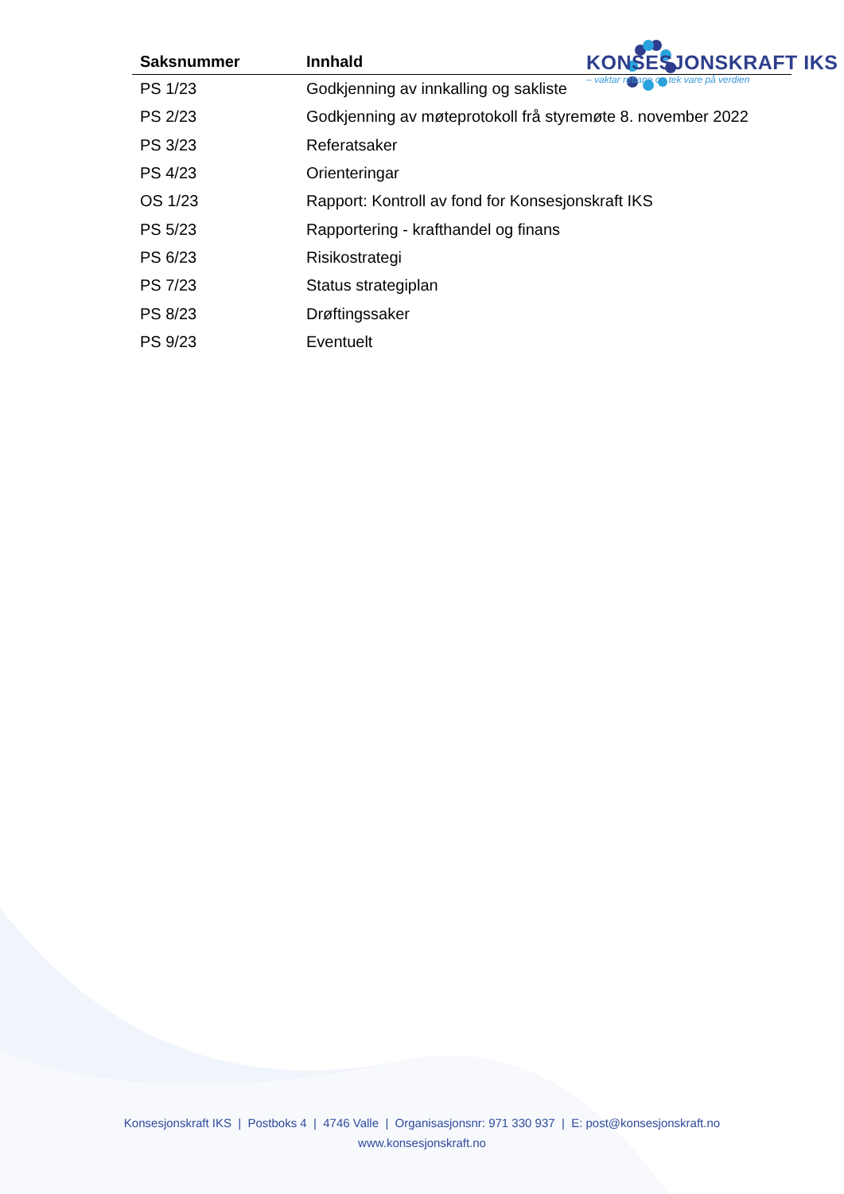KONSESJONSKRAFT IKS
– vaktar rettane og tek vare på verdien
| Saksnummer | Innhald |
| --- | --- |
| PS 1/23 | Godkjenning av innkalling og sakliste |
| PS 2/23 | Godkjenning av møteprotokoll frå styremøte 8. november 2022 |
| PS 3/23 | Referatsaker |
| PS 4/23 | Orienteringar |
| OS 1/23 | Rapport: Kontroll av fond for Konsesjonskraft IKS |
| PS 5/23 | Rapportering - krafthandel og finans |
| PS 6/23 | Risikostrategi |
| PS 7/23 | Status strategiplan |
| PS 8/23 | Drøftingssaker |
| PS 9/23 | Eventuelt |
Konsesjonskraft IKS | Postboks 4 | 4746 Valle | Organisasjonsnr: 971 330 937 | E: post@konsesjonskraft.no
www.konsesjonskraft.no